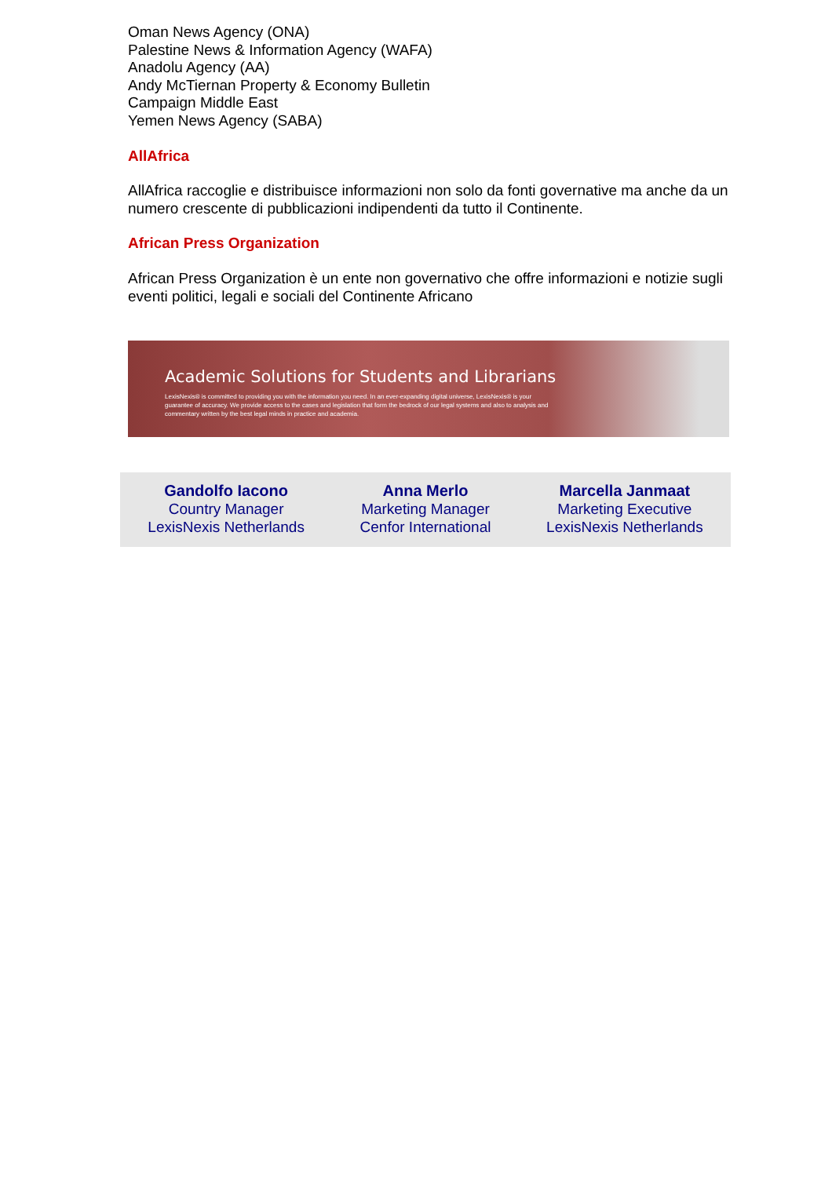Oman News Agency (ONA)
Palestine News & Information Agency (WAFA)
Anadolu Agency (AA)
Andy McTiernan Property & Economy Bulletin
Campaign Middle East
Yemen News Agency (SABA)
AllAfrica
AllAfrica raccoglie e distribuisce informazioni non solo da fonti governative ma anche da un numero crescente di pubblicazioni indipendenti da tutto il Continente.
African Press Organization
African Press Organization è un ente non governativo che offre informazioni e notizie sugli eventi politici, legali e sociali del Continente Africano
Academic Solutions for Students and Librarians
LexisNexis® is committed to providing you with the information you need. In an ever-expanding digital universe, LexisNexis® is your guarantee of accuracy. We provide access to the cases and legislation that form the bedrock of our legal systems and also to analysis and commentary written by the best legal minds in practice and academia.
Gandolfo Iacono
Country Manager
LexisNexis Netherlands
Anna Merlo
Marketing Manager
Cenfor International
Marcella Janmaat
Marketing Executive
LexisNexis Netherlands